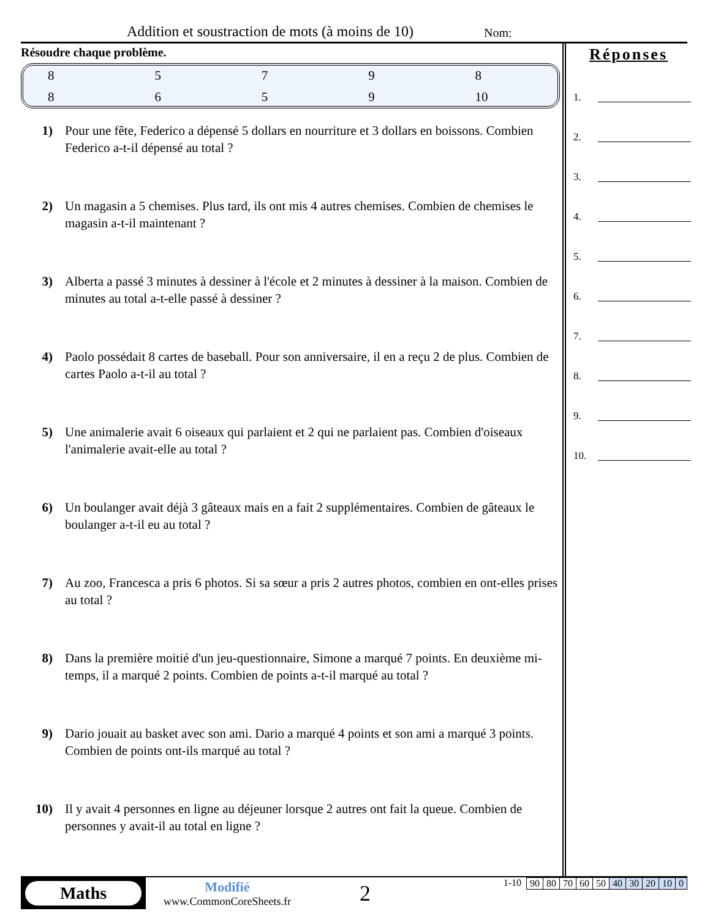Addition et soustraction de mots (à moins de 10) Nom:
Résoudre chaque problème.
| 8 | 5 | 7 | 9 | 8 |
| 8 | 6 | 5 | 9 | 10 |
1) Pour une fête, Federico a dépensé 5 dollars en nourriture et 3 dollars en boissons. Combien Federico a-t-il dépensé au total ?
2) Un magasin a 5 chemises. Plus tard, ils ont mis 4 autres chemises. Combien de chemises le magasin a-t-il maintenant ?
3) Alberta a passé 3 minutes à dessiner à l'école et 2 minutes à dessiner à la maison. Combien de minutes au total a-t-elle passé à dessiner ?
4) Paolo possédait 8 cartes de baseball. Pour son anniversaire, il en a reçu 2 de plus. Combien de cartes Paolo a-t-il au total ?
5) Une animalerie avait 6 oiseaux qui parlaient et 2 qui ne parlaient pas. Combien d'oiseaux l'animalerie avait-elle au total ?
6) Un boulanger avait déjà 3 gâteaux mais en a fait 2 supplémentaires. Combien de gâteaux le boulanger a-t-il eu au total ?
7) Au zoo, Francesca a pris 6 photos. Si sa sœur a pris 2 autres photos, combien en ont-elles prises au total ?
8) Dans la première moitié d'un jeu-questionnaire, Simone a marqué 7 points. En deuxième mi-temps, il a marqué 2 points. Combien de points a-t-il marqué au total ?
9) Dario jouait au basket avec son ami. Dario a marqué 4 points et son ami a marqué 3 points. Combien de points ont-ils marqué au total ?
10) Il y avait 4 personnes en ligne au déjeuner lorsque 2 autres ont fait la queue. Combien de personnes y avait-il au total en ligne ?
Réponses
1.
2.
3.
4.
5.
6.
7.
8.
9.
10.
Maths
Modifié
www.CommonCoreSheets.fr
2
1-10
| 90 | 80 | 70 | 60 | 50 | 40 | 30 | 20 | 10 | 0 |